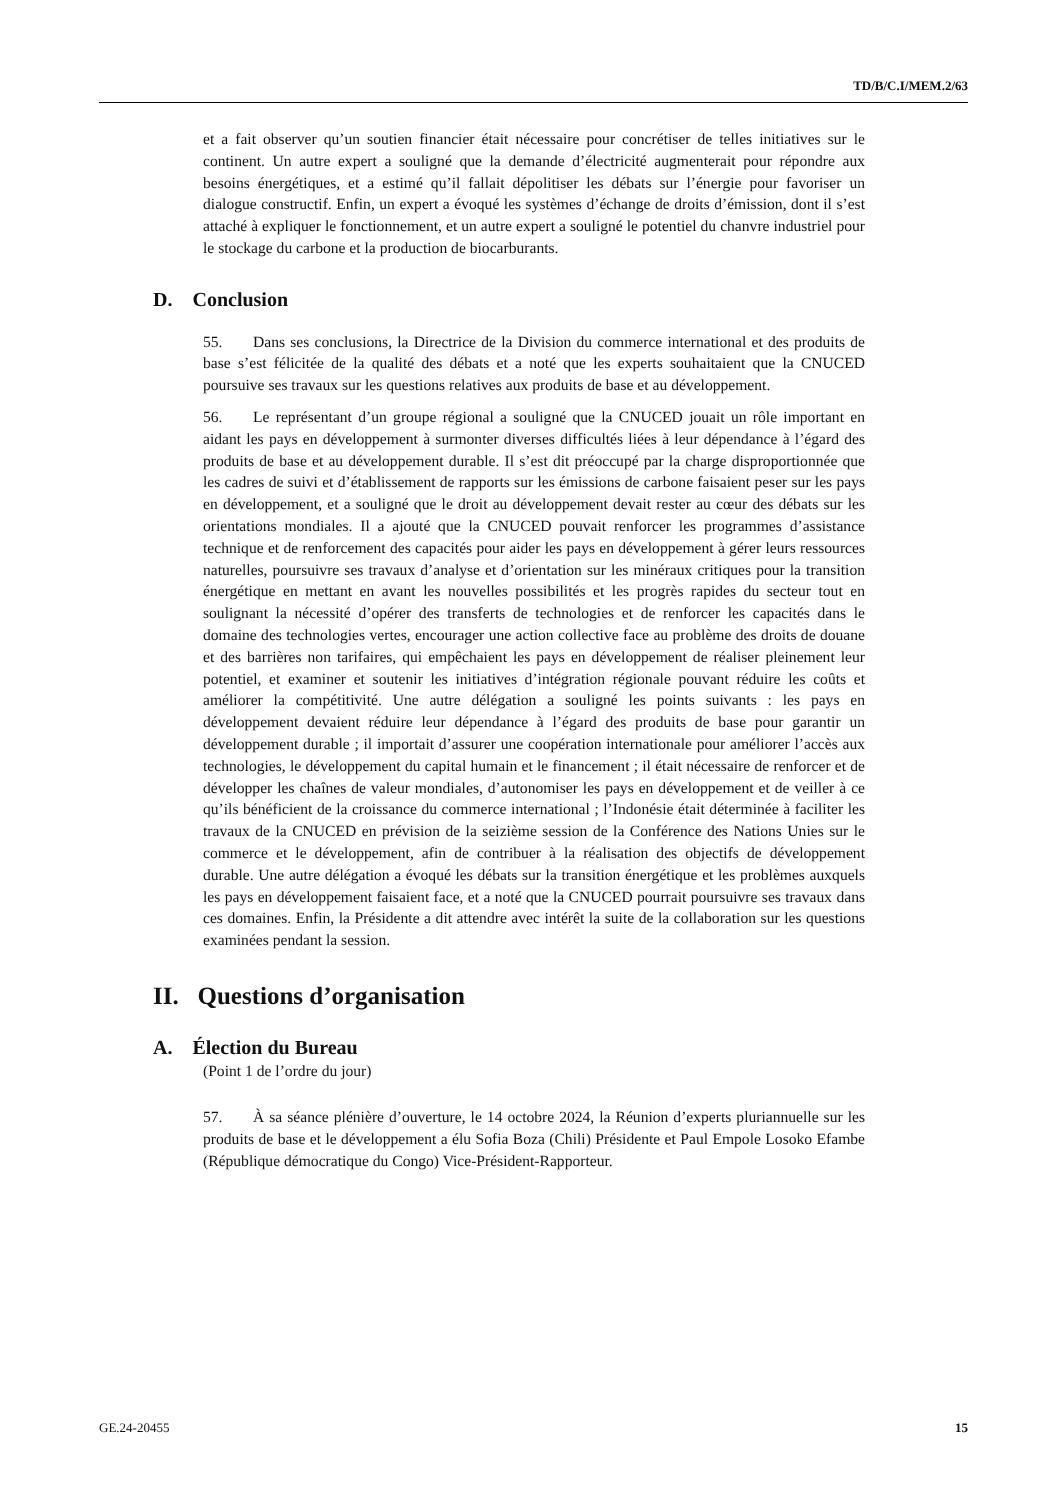TD/B/C.I/MEM.2/63
et a fait observer qu’un soutien financier était nécessaire pour concrétiser de telles initiatives sur le continent. Un autre expert a souligné que la demande d’électricité augmenterait pour répondre aux besoins énergétiques, et a estimé qu’il fallait dépolitiser les débats sur l’énergie pour favoriser un dialogue constructif. Enfin, un expert a évoqué les systèmes d’échange de droits d’émission, dont il s’est attaché à expliquer le fonctionnement, et un autre expert a souligné le potentiel du chanvre industriel pour le stockage du carbone et la production de biocarburants.
D. Conclusion
55. Dans ses conclusions, la Directrice de la Division du commerce international et des produits de base s’est félicitée de la qualité des débats et a noté que les experts souhaitaient que la CNUCED poursuive ses travaux sur les questions relatives aux produits de base et au développement.
56. Le représentant d’un groupe régional a souligné que la CNUCED jouait un rôle important en aidant les pays en développement à surmonter diverses difficultés liées à leur dépendance à l’égard des produits de base et au développement durable. Il s’est dit préoccupé par la charge disproportionnée que les cadres de suivi et d’établissement de rapports sur les émissions de carbone faisaient peser sur les pays en développement, et a souligné que le droit au développement devait rester au cœur des débats sur les orientations mondiales. Il a ajouté que la CNUCED pouvait renforcer les programmes d’assistance technique et de renforcement des capacités pour aider les pays en développement à gérer leurs ressources naturelles, poursuivre ses travaux d’analyse et d’orientation sur les minéraux critiques pour la transition énergétique en mettant en avant les nouvelles possibilités et les progrès rapides du secteur tout en soulignant la nécessité d’opérer des transferts de technologies et de renforcer les capacités dans le domaine des technologies vertes, encourager une action collective face au problème des droits de douane et des barrières non tarifaires, qui empêchaient les pays en développement de réaliser pleinement leur potentiel, et examiner et soutenir les initiatives d’intégration régionale pouvant réduire les coûts et améliorer la compétitivité. Une autre délégation a souligné les points suivants : les pays en développement devaient réduire leur dépendance à l’égard des produits de base pour garantir un développement durable ; il importait d’assurer une coopération internationale pour améliorer l’accès aux technologies, le développement du capital humain et le financement ; il était nécessaire de renforcer et de développer les chaînes de valeur mondiales, d’autonomiser les pays en développement et de veiller à ce qu’ils bénéficient de la croissance du commerce international ; l’Indonésie était déterminée à faciliter les travaux de la CNUCED en prévision de la seizième session de la Conférence des Nations Unies sur le commerce et le développement, afin de contribuer à la réalisation des objectifs de développement durable. Une autre délégation a évoqué les débats sur la transition énergétique et les problèmes auxquels les pays en développement faisaient face, et a noté que la CNUCED pourrait poursuivre ses travaux dans ces domaines. Enfin, la Présidente a dit attendre avec intérêt la suite de la collaboration sur les questions examinées pendant la session.
II. Questions d’organisation
A. Élection du Bureau
(Point 1 de l’ordre du jour)
57. À sa séance plénière d’ouverture, le 14 octobre 2024, la Réunion d’experts pluriannuelle sur les produits de base et le développement a élu Sofia Boza (Chili) Présidente et Paul Empole Losoko Efambe (République démocratique du Congo) Vice-Président-Rapporteur.
GE.24-20455 15